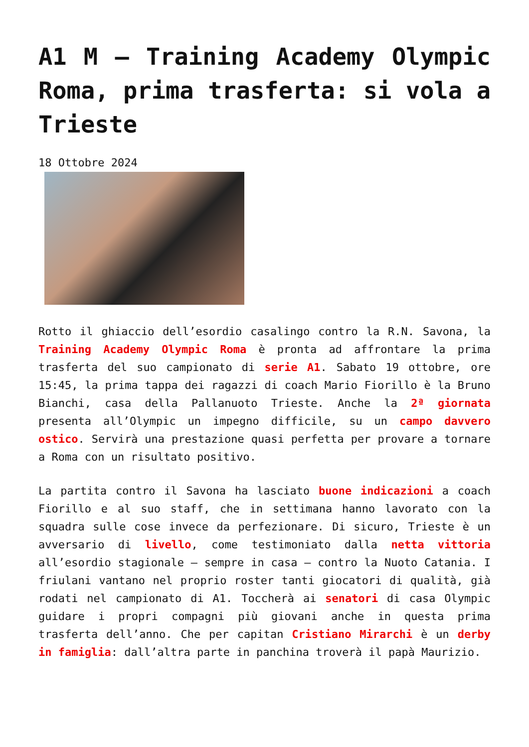A1 M – Training Academy Olympic Roma, prima trasferta: si vola a Trieste
18 Ottobre 2024
Rotto il ghiaccio dell’esordio casalingo contro la R.N. Savona, la Training Academy Olympic Roma è pronta ad affrontare la prima trasferta del suo campionato di serie A1. Sabato 19 ottobre, ore 15:45, la prima tappa dei ragazzi di coach Mario Fiorillo è la Bruno Bianchi, casa della Pallanuoto Trieste. Anche la 2ª giornata presenta all’Olympic un impegno difficile, su un campo davvero ostico. Servirà una prestazione quasi perfetta per provare a tornare a Roma con un risultato positivo.
La partita contro il Savona ha lasciato buone indicazioni a coach Fiorillo e al suo staff, che in settimana hanno lavorato con la squadra sulle cose invece da perfezionare. Di sicuro, Trieste è un avversario di livello, come testimoniato dalla netta vittoria all’esordio stagionale – sempre in casa – contro la Nuoto Catania. I friulani vantano nel proprio roster tanti giocatori di qualità, già rodati nel campionato di A1. Toccherà ai senatori di casa Olympic guidare i propri compagni più giovani anche in questa prima trasferta dell’anno. Che per capitan Cristiano Mirarchi è un derby in famiglia: dall’altra parte in panchina troverà il papà Maurizio.